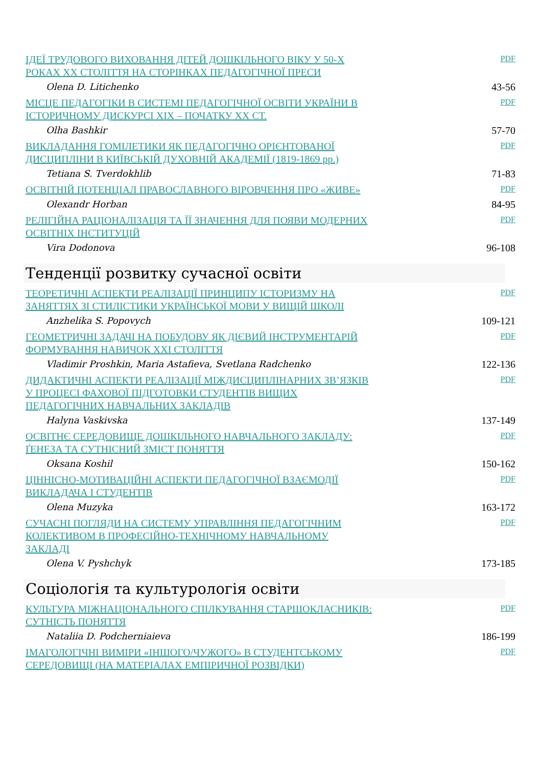ІДЕЇ ТРУДОВОГО ВИХОВАННЯ ДІТЕЙ ДОШКІЛЬНОГО ВІКУ У 50-Х РОКАХ ХХ СТОЛІТТЯ НА СТОРІНКАХ ПЕДАГОГІЧНОЇ ПРЕСИ
PDF
Olena D. Litichenko 43-56
МІСЦЕ ПЕДАГОГІКИ В СИСТЕМІ ПЕДАГОГІЧНОЇ ОСВІТИ УКРАЇНИ В ІСТОРИЧНОМУ ДИСКУРСІ ХІХ – ПОЧАТКУ ХХ СТ.
PDF
Olha Bashkir 57-70
ВИКЛАДАННЯ ГОМІЛЕТИКИ ЯК ПЕДАГОГІЧНО ОРІЄНТОВАНОЇ ДИСЦИПЛІНИ В КИЇВСЬКІЙ ДУХОВНІЙ АКАДЕМІЇ (1819-1869 рр.)
PDF
Tetiana S. Tverdokhlib 71-83
ОСВІТНІЙ ПОТЕНЦІАЛ ПРАВОСЛАВНОГО ВІРОВЧЕННЯ ПРО «ЖИВЕ»
PDF
Olexandr Horban 84-95
РЕЛІГІЙНА РАЦІОНАЛІЗАЦІЯ ТА ЇЇ ЗНАЧЕННЯ ДЛЯ ПОЯВИ МОДЕРНИХ ОСВІТНІХ ІНСТИТУЦІЙ
PDF
Vira Dodonova 96-108
Тенденції розвитку сучасної освіти
ТЕОРЕТИЧНІ АСПЕКТИ РЕАЛІЗАЦІЇ ПРИНЦИПУ ІСТОРИЗМУ НА ЗАНЯТТЯХ ЗІ СТИЛІСТИКИ УКРАЇНСЬКОЇ МОВИ У ВИЩІЙ ШКОЛІ
PDF
Anzhelika S. Popovych 109-121
ГЕОМЕТРИЧНІ ЗАДАЧІ НА ПОБУДОВУ ЯК ДІЄВИЙ ІНСТРУМЕНТАРІЙ ФОРМУВАННЯ НАВИЧОК XXI СТОЛІТТЯ
PDF
Vladimir Proshkin, Maria Astafieva, Svetlana Radchenko 122-136
ДИДАКТИЧНІ АСПЕКТИ РЕАЛІЗАЦІЇ МІЖДИСЦИПЛІНАРНИХ ЗВ’ЯЗКІВ У ПРОЦЕСІ ФАХОВОЇ ПІДГОТОВКИ СТУДЕНТІВ ВИЩИХ ПЕДАГОГІЧНИХ НАВЧАЛЬНИХ ЗАКЛАДІВ
PDF
Halyna Vaskivska 137-149
ОСВІТНЄ СЕРЕДОВИЩЕ ДОШКІЛЬНОГО НАВЧАЛЬНОГО ЗАКЛАДУ: ҐЕНЕЗА ТА СУТНІСНИЙ ЗМІСТ ПОНЯТТЯ
PDF
Oksana Koshil 150-162
ЦІННІСНО-МОТИВАЦІЙНІ АСПЕКТИ ПЕДАГОГІЧНОЇ ВЗАЄМОДІЇ ВИКЛАДАЧА І СТУДЕНТІВ
PDF
Olena Muzyka 163-172
СУЧАСНІ ПОГЛЯДИ НА СИСТЕМУ УПРАВЛІННЯ ПЕДАГОГІЧНИМ КОЛЕКТИВОМ В ПРОФЕСІЙНО-ТЕХНІЧНОМУ НАВЧАЛЬНОМУ ЗАКЛАДІ
PDF
Olena V. Pyshchyk 173-185
Соціологія та культурологія освіти
КУЛЬТУРА МІЖНАЦІОНАЛЬНОГО СПІЛКУВАННЯ СТАРШОКЛАСНИКІВ: СУТНІСТЬ ПОНЯТТЯ
PDF
Nataliia D. Podcherniaieva 186-199
ІМАГОЛОГІЧНІ ВИМІРИ «ІНШОГО/ЧУЖОГО» В СТУДЕНТСЬКОМУ СЕРЕДОВИЩІ (НА МАТЕРІАЛАХ ЕМПІРИЧНОЇ РОЗВІДКИ)
PDF